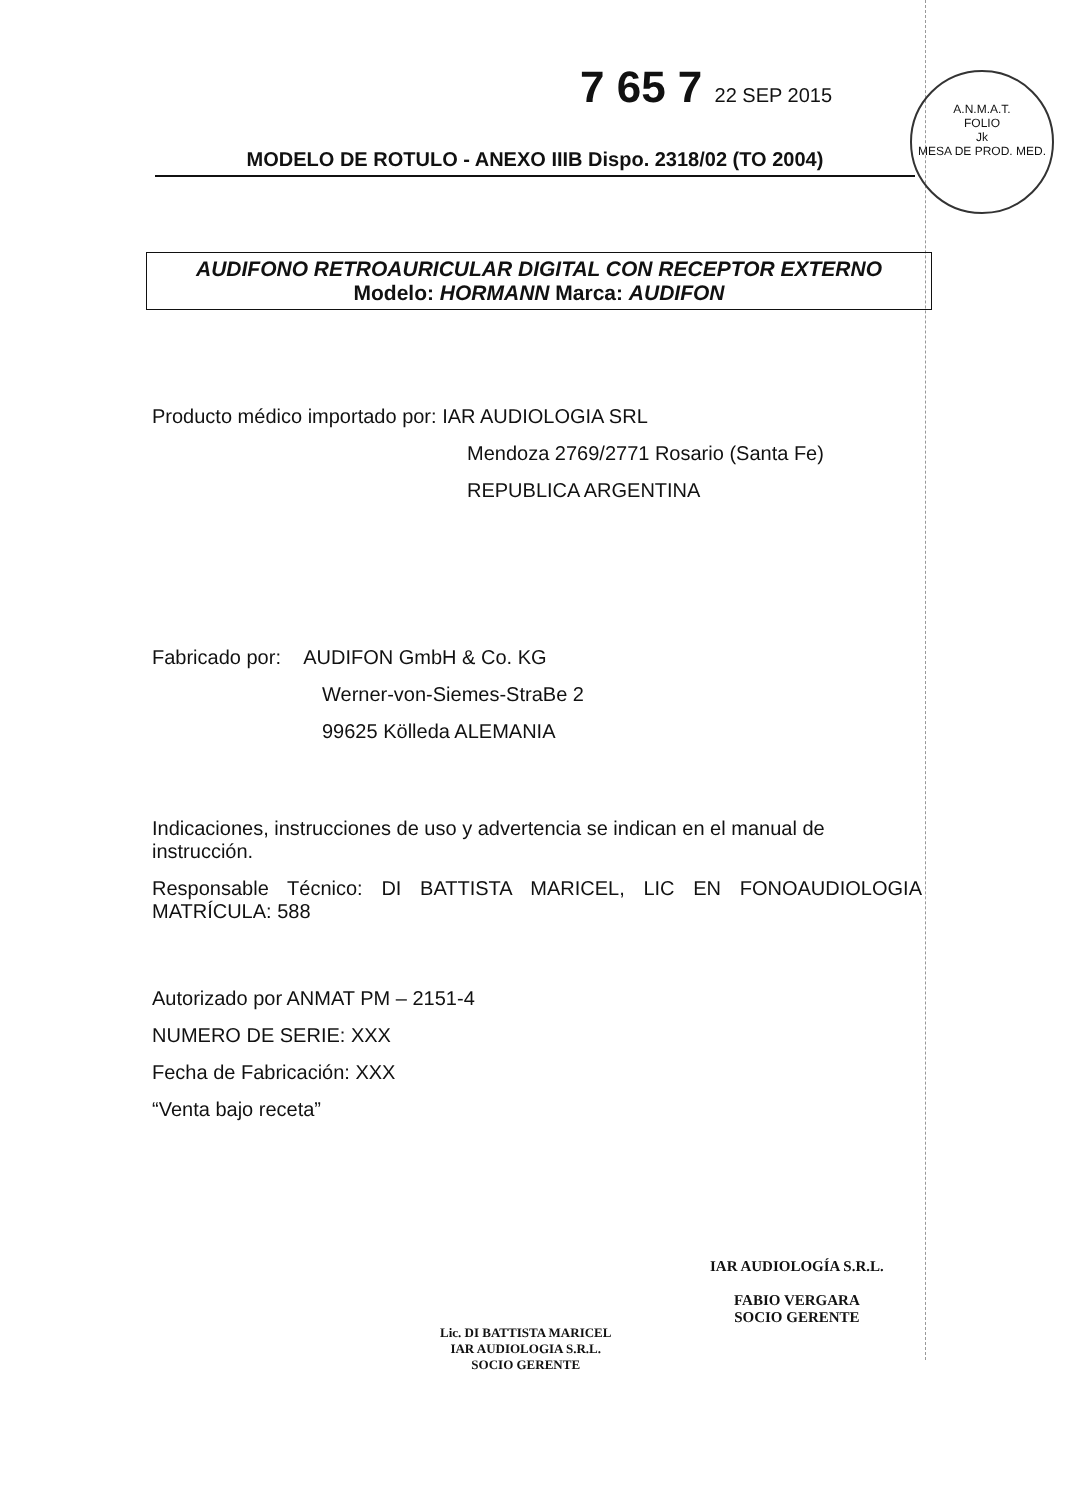7 65 7 22 SEP 2015
A.N.M.A.T.
FOLIO
Jk
MESA DE PROD. MED.
MODELO DE ROTULO - ANEXO IIIB Dispo. 2318/02 (TO 2004)
AUDIFONO RETROAURICULAR DIGITAL CON RECEPTOR EXTERNO
Modelo: HORMANN Marca: AUDIFON
Producto médico importado por: IAR AUDIOLOGIA SRL
Mendoza 2769/2771 Rosario (Santa Fe)
REPUBLICA ARGENTINA
Fabricado por: AUDIFON GmbH & Co. KG
Werner-von-Siemes-StraBe 2
99625 Kölleda ALEMANIA
Indicaciones, instrucciones de uso y advertencia se indican en el manual de instrucción.
Responsable Técnico: DI BATTISTA MARICEL, LIC EN FONOAUDIOLOGIA MATRÍCULA: 588
Autorizado por ANMAT PM – 2151-4
NUMERO DE SERIE: XXX
Fecha de Fabricación: XXX
“Venta bajo receta”
Lic. DI BATTISTA MARICEL
IAR AUDIOLOGIA S.R.L.
SOCIO GERENTE
IAR AUDIOLOGÍA S.R.L.
FABIO VERGARA
SOCIO GERENTE